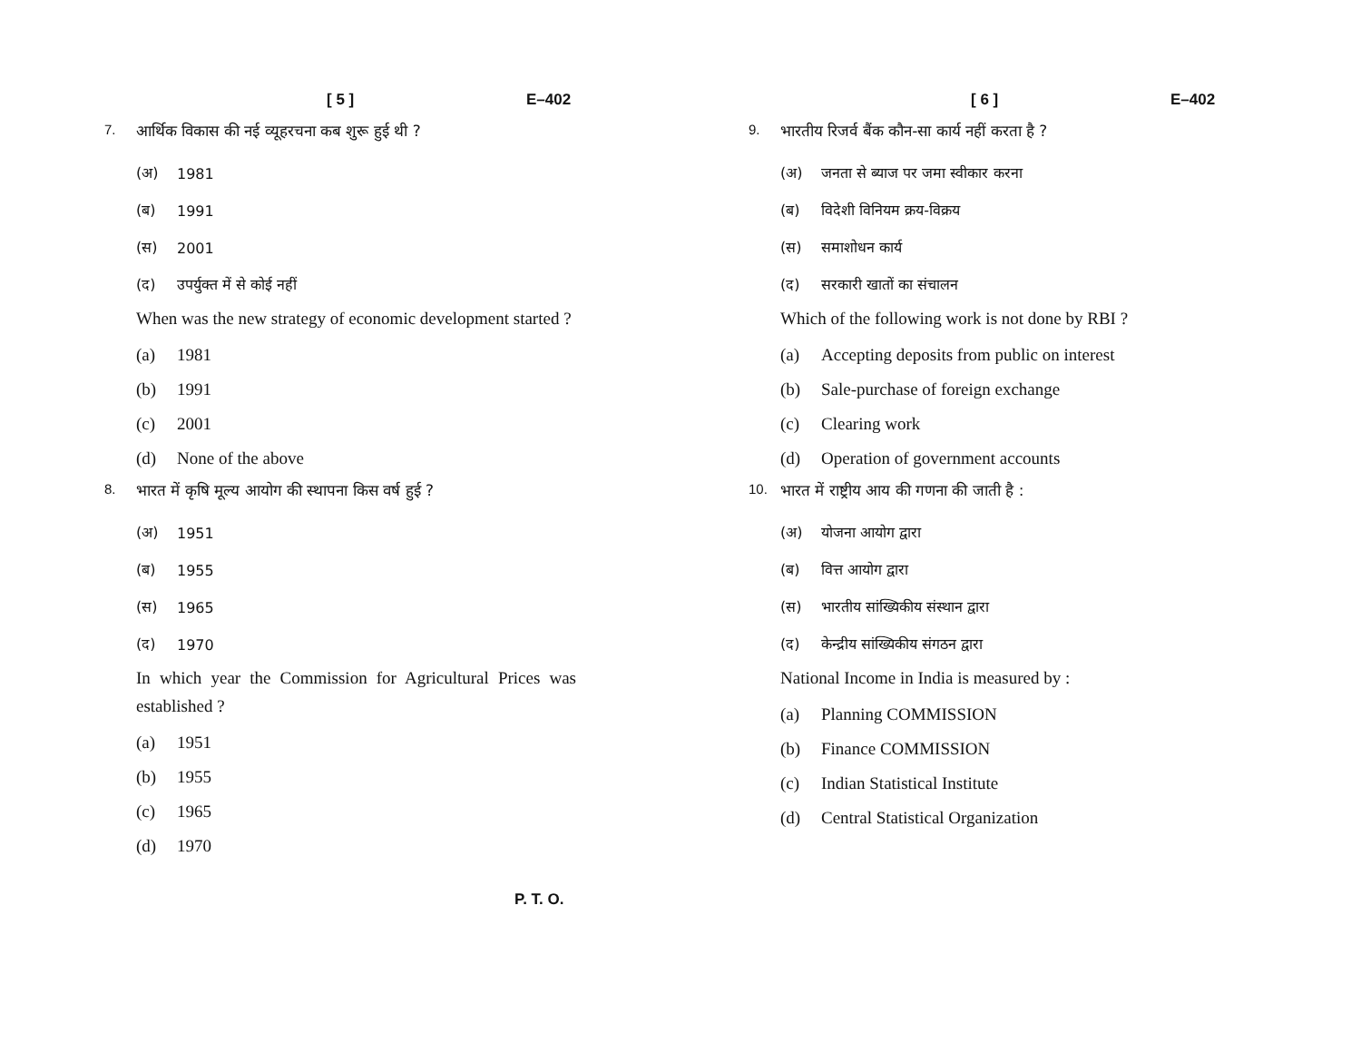[ 5 ] E–402
7. आर्थिक विकास की नई व्यूहरचना कब शुरू हुई थी ?
(अ) 1981
(ब) 1991
(स) 2001
(द) उपर्युक्त में से कोई नहीं
When was the new strategy of economic development started ?
(a) 1981
(b) 1991
(c) 2001
(d) None of the above
8. भारत में कृषि मूल्य आयोग की स्थापना किस वर्ष हुई ?
(अ) 1951
(ब) 1955
(स) 1965
(द) 1970
In which year the Commission for Agricultural Prices was established ?
(a) 1951
(b) 1955
(c) 1965
(d) 1970
P. T. O.
[ 6 ] E–402
9. भारतीय रिजर्व बैंक कौन-सा कार्य नहीं करता है ?
(अ) जनता से ब्याज पर जमा स्वीकार करना
(ब) विदेशी विनियम क्रय-विक्रय
(स) समाशोधन कार्य
(द) सरकारी खातों का संचालन
Which of the following work is not done by RBI ?
(a) Accepting deposits from public on interest
(b) Sale-purchase of foreign exchange
(c) Clearing work
(d) Operation of government accounts
10. भारत में राष्ट्रीय आय की गणना की जाती है :
(अ) योजना आयोग द्वारा
(ब) वित्त आयोग द्वारा
(स) भारतीय सांख्यिकीय संस्थान द्वारा
(द) केन्द्रीय सांख्यिकीय संगठन द्वारा
National Income in India is measured by :
(a) Planning COMMISSION
(b) Finance COMMISSION
(c) Indian Statistical Institute
(d) Central Statistical Organization